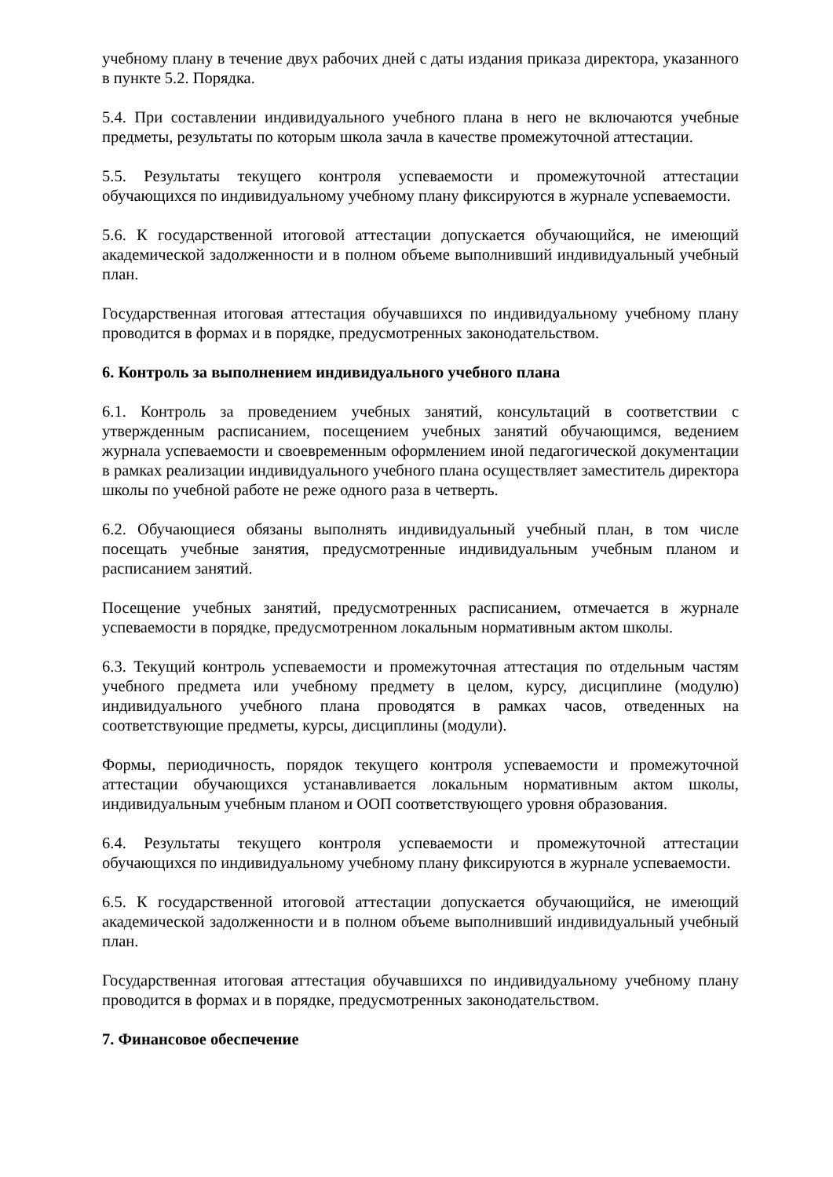учебному плану в течение двух рабочих дней с даты издания приказа директора, указанного в пункте 5.2. Порядка.
5.4. При составлении индивидуального учебного плана в него не включаются учебные предметы, результаты по которым школа зачла в качестве промежуточной аттестации.
5.5. Результаты текущего контроля успеваемости и промежуточной аттестации обучающихся по индивидуальному учебному плану фиксируются в журнале успеваемости.
5.6. К государственной итоговой аттестации допускается обучающийся, не имеющий академической задолженности и в полном объеме выполнивший индивидуальный учебный план.
Государственная итоговая аттестация обучавшихся по индивидуальному учебному плану проводится в формах и в порядке, предусмотренных законодательством.
6. Контроль за выполнением индивидуального учебного плана
6.1. Контроль за проведением учебных занятий, консультаций в соответствии с утвержденным расписанием, посещением учебных занятий обучающимся, ведением журнала успеваемости и своевременным оформлением иной педагогической документации в рамках реализации индивидуального учебного плана осуществляет заместитель директора школы по учебной работе не реже одного раза в четверть.
6.2. Обучающиеся обязаны выполнять индивидуальный учебный план, в том числе посещать учебные занятия, предусмотренные индивидуальным учебным планом и расписанием занятий.
Посещение учебных занятий, предусмотренных расписанием, отмечается в журнале успеваемости в порядке, предусмотренном локальным нормативным актом школы.
6.3. Текущий контроль успеваемости и промежуточная аттестация по отдельным частям учебного предмета или учебному предмету в целом, курсу, дисциплине (модулю) индивидуального учебного плана проводятся в рамках часов, отведенных на соответствующие предметы, курсы, дисциплины (модули).
Формы, периодичность, порядок текущего контроля успеваемости и промежуточной аттестации обучающихся устанавливается локальным нормативным актом школы, индивидуальным учебным планом и ООП соответствующего уровня образования.
6.4. Результаты текущего контроля успеваемости и промежуточной аттестации обучающихся по индивидуальному учебному плану фиксируются в журнале успеваемости.
6.5. К государственной итоговой аттестации допускается обучающийся, не имеющий академической задолженности и в полном объеме выполнивший индивидуальный учебный план.
Государственная итоговая аттестация обучавшихся по индивидуальному учебному плану проводится в формах и в порядке, предусмотренных законодательством.
7. Финансовое обеспечение